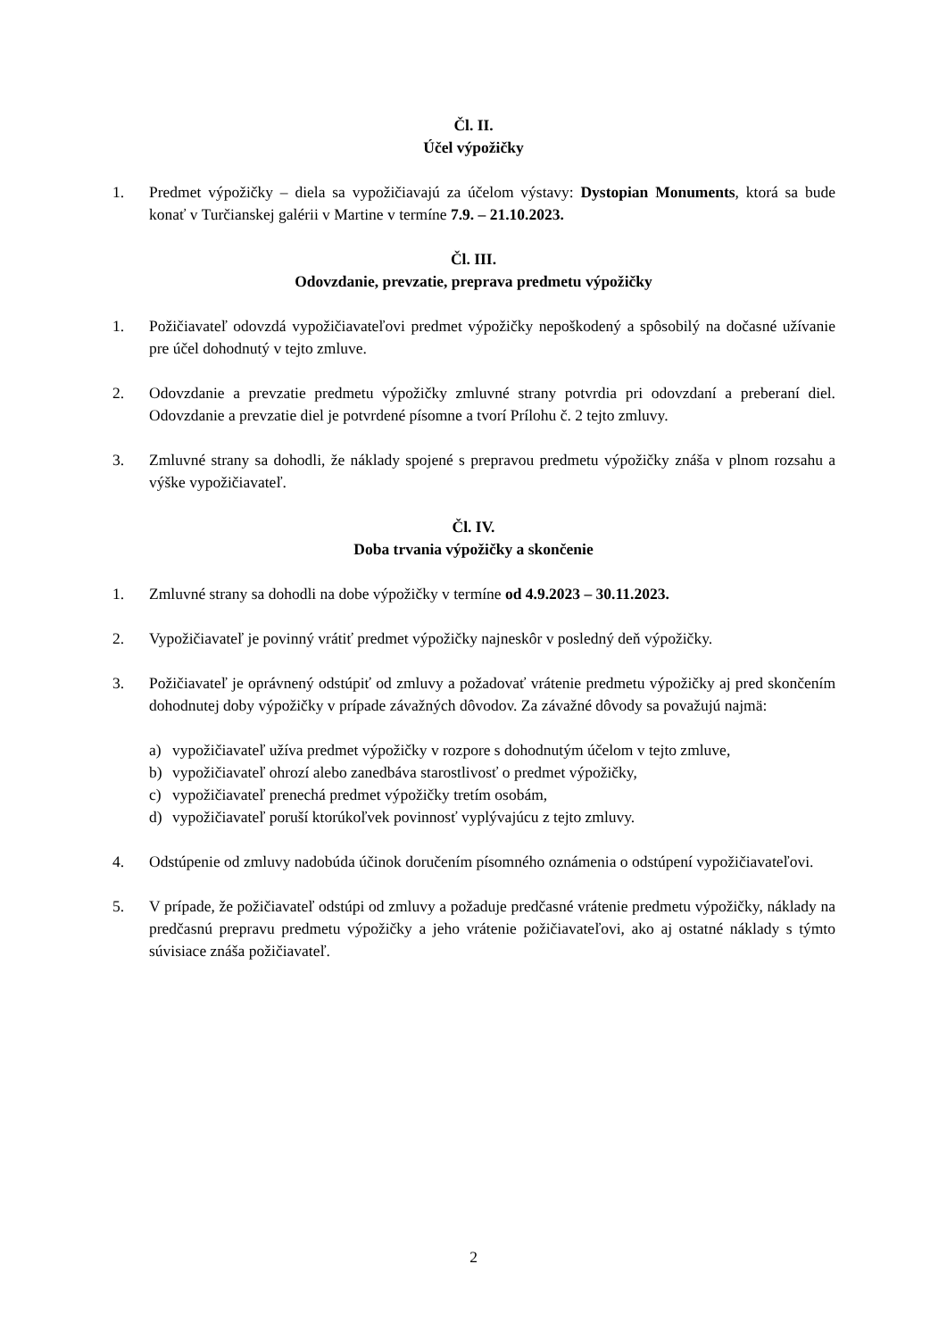Čl. II.
Účel výpožičky
1. Predmet výpožičky – diela sa vypožičiavajú za účelom výstavy: Dystopian Monuments, ktorá sa bude konať v Turčianskej galérii v Martine v termíne 7.9. – 21.10.2023.
Čl. III.
Odovzdanie, prevzatie, preprava predmetu výpožičky
1. Požičiavateľ odovzdá vypožičiavateľovi predmet výpožičky nepoškodený a spôsobilý na dočasné užívanie pre účel dohodnutý v tejto zmluve.
2. Odovzdanie a prevzatie predmetu výpožičky zmluvné strany potvrdia pri odovzdaní a preberaní diel. Odovzdanie a prevzatie diel je potvrdené písomne a tvorí Prílohu č. 2 tejto zmluvy.
3. Zmluvné strany sa dohodli, že náklady spojené s prepravou predmetu výpožičky znáša v plnom rozsahu a výške vypožičiavateľ.
Čl. IV.
Doba trvania výpožičky a skončenie
1. Zmluvné strany sa dohodli na dobe výpožičky v termíne od 4.9.2023 – 30.11.2023.
2. Vypožičiavateľ je povinný vrátiť predmet výpožičky najneskôr v posledný deň výpožičky.
3. Požičiavateľ je oprávnený odstúpiť od zmluvy a požadovať vrátenie predmetu výpožičky aj pred skončením dohodnutej doby výpožičky v prípade závažných dôvodov. Za závažné dôvody sa považujú najmä:
a) vypožičiavateľ užíva predmet výpožičky v rozpore s dohodnutým účelom v tejto zmluve,
b) vypožičiavateľ ohrozí alebo zanedbáva starostlivosť o predmet výpožičky,
c) vypožičiavateľ prenechá predmet výpožičky tretím osobám,
d) vypožičiavateľ poruší ktorúkoľvek povinnosť vyplývajúcu z tejto zmluvy.
4. Odstúpenie od zmluvy nadobúda účinok doručením písomného oznámenia o odstúpení vypožičiavateľovi.
5. V prípade, že požičiavateľ odstúpi od zmluvy a požaduje predčasné vrátenie predmetu výpožičky, náklady na predčasnú prepravu predmetu výpožičky a jeho vrátenie požičiavateľovi, ako aj ostatné náklady s týmto súvisiace znáša požičiavateľ.
2